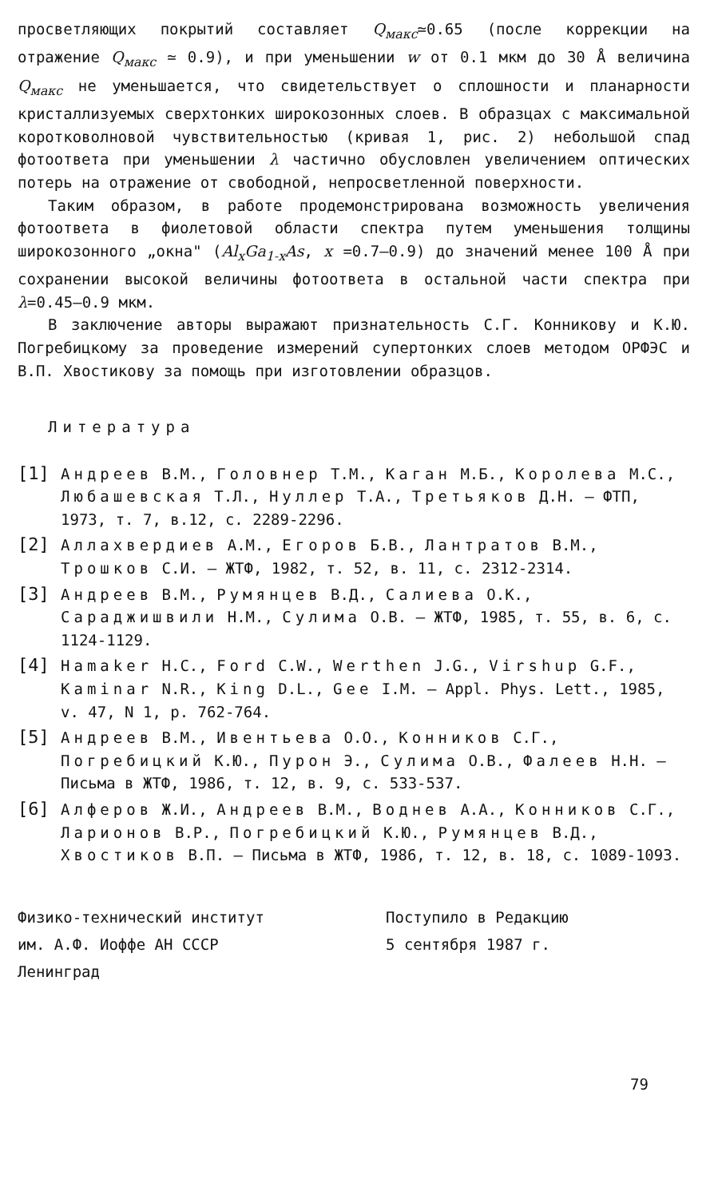просветляющих покрытий составляет Q<sub>макс</sub>≃0.65 (после коррекции на отражение Q<sub>макс</sub> ≃ 0.9), и при уменьшении w от 0.1 мкм до 30 Å величина Q<sub>макс</sub> не уменьшается, что свидетельствует о сплошности и планарности кристаллизуемых сверхтонких широкозонных слоев. В образцах с максимальной коротковолновой чувствительностью (кривая 1, рис. 2) небольшой спад фотоответа при уменьшении λ частично обусловлен увеличением оптических потерь на отражение от свободной, непросветленной поверхности.
Таким образом, в работе продемонстрирована возможность увеличения фотоответа в фиолетовой области спектра путем уменьшения толщины широкозонного „окна" (Al<sub>x</sub>Ga<sub>1-x</sub>As, x =0.7–0.9) до значений менее 100 Å при сохранении высокой величины фотоответа в остальной части спектра при λ=0.45–0.9 мкм.
В заключение авторы выражают признательность С.Г. Конникову и К.Ю. Погребицкому за проведение измерений супертонких слоев методом ОРФЭС и В.П. Хвостикову за помощь при изготовлении образцов.
Литература
[1] Андреев В.М., Головнер Т.М., Каган М.Б., Королева М.С., Любашевская Т.Л., Нуллер Т.А., Третьяков Д.Н. – ФТП, 1973, т. 7, в.12, с. 2289-2296.
[2] Аллахвердиев А.М., Егоров Б.В., Лантратов В.М., Трошков С.И. – ЖТФ, 1982, т. 52, в. 11, с. 2312-2314.
[3] Андреев В.М., Румянцев В.Д., Салиева О.К., Сараджишвили Н.М., Сулима О.В. – ЖТФ, 1985, т. 55, в. 6, с. 1124-1129.
[4] Hamaker H.C., Ford C.W., Werthen J.G., Virshup G.F., Kaminar N.R., King D.L., Gee I.M. – Appl. Phys. Lett., 1985, v. 47, N 1, p. 762-764.
[5] Андреев В.М., Ивентьева О.О., Конников С.Г., Погребицкий К.Ю., Пурон Э., Сулима О.В., Фалеев Н.Н. – Письма в ЖТФ, 1986, т. 12, в. 9, с. 533-537.
[6] Алферов Ж.И., Андреев В.М., Воднев А.А., Конников С.Г., Ларионов В.Р., Погребицкий К.Ю., Румянцев В.Д., Хвостиков В.П. – Письма в ЖТФ, 1986, т. 12, в. 18, с. 1089-1093.
Физико-технический институт
им. А.Ф. Иоффе АН СССР
Ленинград
Поступило в Редакцию
5 сентября 1987 г.
79